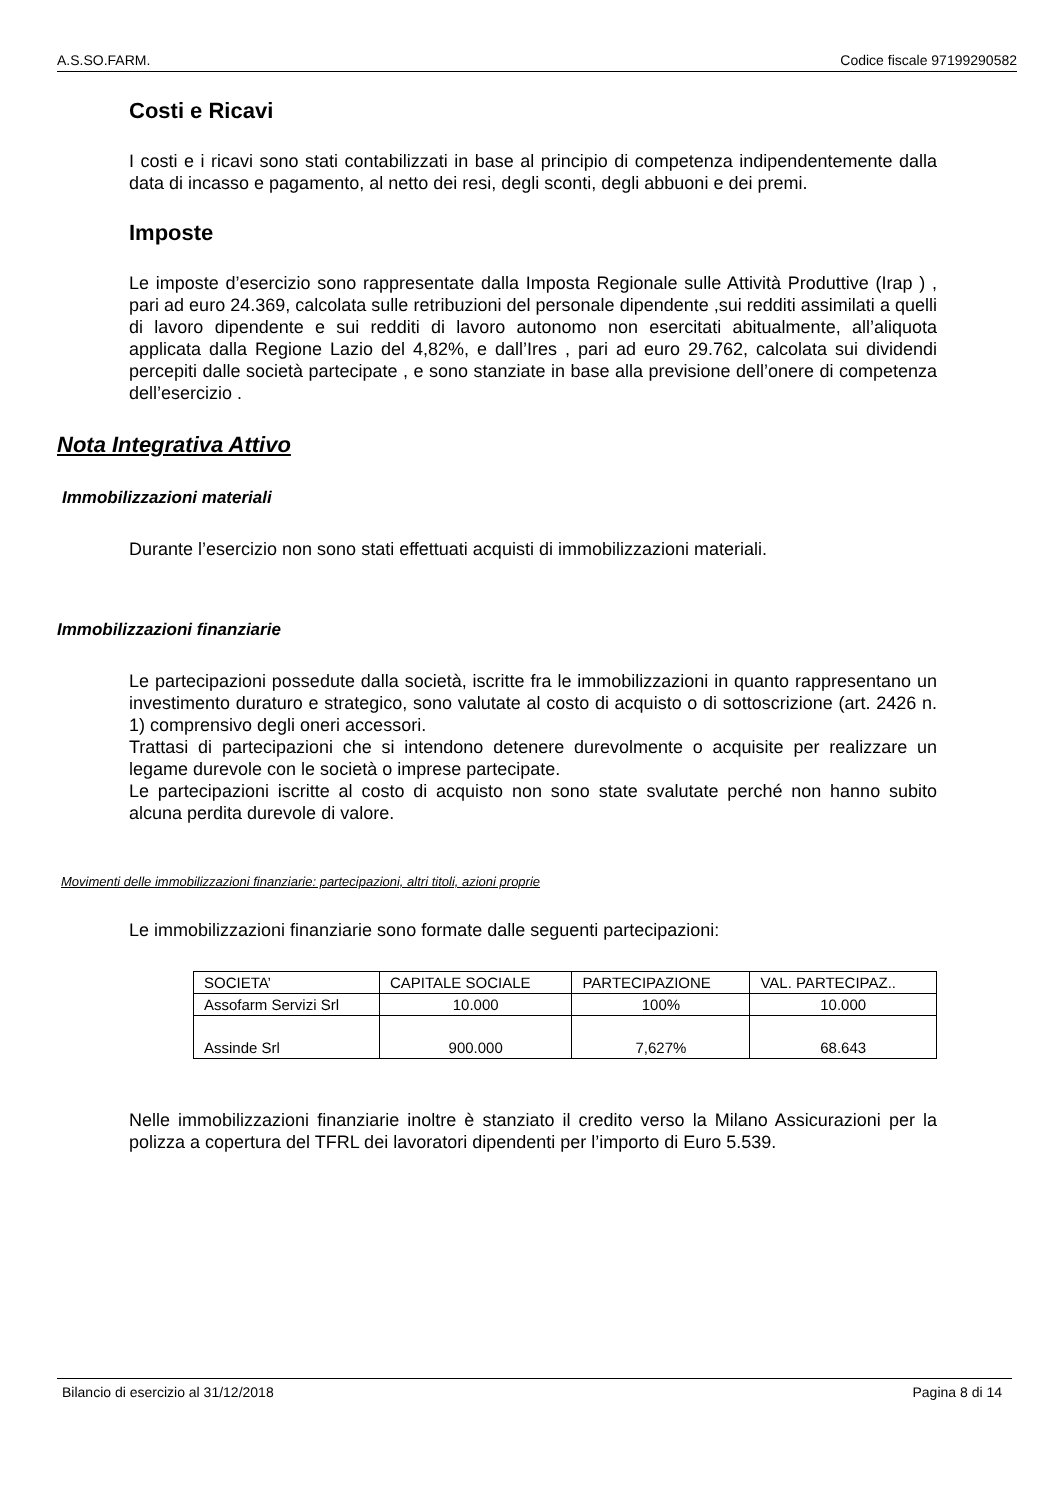A.S.SO.FARM. Codice fiscale 97199290582
Costi e Ricavi
I costi e i ricavi sono stati contabilizzati in base al principio di competenza indipendentemente dalla data di incasso e pagamento, al netto dei resi, degli sconti, degli abbuoni e dei premi.
Imposte
Le imposte d’esercizio sono rappresentate dalla Imposta Regionale sulle Attività Produttive (Irap ) , pari ad euro 24.369, calcolata sulle retribuzioni del personale dipendente ,sui redditi assimilati a quelli di lavoro dipendente e sui redditi di lavoro autonomo non esercitati abitualmente, all’aliquota applicata dalla Regione Lazio del 4,82%, e dall’Ires , pari ad euro 29.762, calcolata sui dividendi percepiti dalle società partecipate , e sono stanziate in base alla previsione dell’onere di competenza dell’esercizio .
Nota Integrativa Attivo
Immobilizzazioni materiali
Durante l’esercizio non sono stati effettuati acquisti di immobilizzazioni materiali.
Immobilizzazioni finanziarie
Le partecipazioni possedute dalla società, iscritte fra le immobilizzazioni in quanto rappresentano un investimento duraturo e strategico, sono valutate al costo di acquisto o di sottoscrizione (art. 2426 n. 1) comprensivo degli oneri accessori.
Trattasi di partecipazioni che si intendono detenere durevolmente o acquisite per realizzare un legame durevole con le società o imprese partecipate.
Le partecipazioni iscritte al costo di acquisto non sono state svalutate perché non hanno subito alcuna perdita durevole di valore.
Movimenti delle immobilizzazioni finanziarie: partecipazioni, altri titoli, azioni proprie
Le immobilizzazioni finanziarie sono formate dalle seguenti partecipazioni:
| SOCIETA’ | CAPITALE SOCIALE | PARTECIPAZIONE | VAL. PARTECIPAZ.. |
| Assofarm Servizi Srl | 10.000 | 100% | 10.000 |
| Assinde Srl | 900.000 | 7,627% | 68.643 |
Nelle immobilizzazioni finanziarie inoltre è stanziato il credito verso la Milano Assicurazioni per la polizza a copertura del TFRL dei lavoratori dipendenti per l’importo di Euro 5.539.
Bilancio di esercizio al 31/12/2018 Pagina 8 di 14